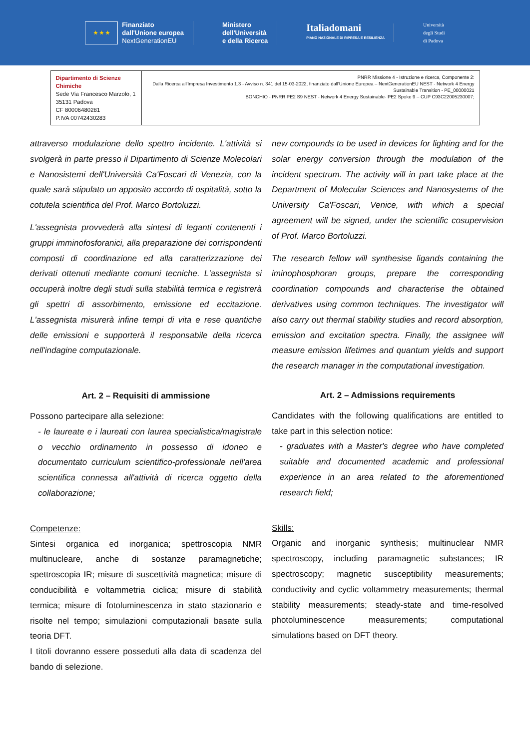★ ★ ★
Finanziato
dall'Unione europea
NextGenerationEU
Ministero
dell'Università
e della Ricerca
Italiadomani
PIANO NAZIONALE DI RIPRESA E RESILIENZA
Università
degli Studi
di Padova
| Dipartimento di Scienze Chimiche Sede Via Francesco Marzolo, 1 35131 Padova CF 80006480281 P.IVA 00742430283 | PNRR Missione 4 - Istruzione e ricerca, Componente 2: Dalla Ricerca all'Impresa Investimento 1.3 - Avviso n. 341 del 15-03-2022, finanziato dall'Unione Europea – NextGenerationEU NEST - Network 4 Energy Sustainable Transition - PE_00000021 BONCHIO - PNRR PE2 S9 NEST - Network 4 Energy Sustainable- PE2 Spoke 9 – CUP C93C22005230007; |
attraverso modulazione dello spettro incidente. L'attività si svolgerà in parte presso il Dipartimento di Scienze Molecolari e Nanosistemi dell'Università Ca'Foscari di Venezia, con la quale sarà stipulato un apposito accordo di ospitalità, sotto la cotutela scientifica del Prof. Marco Bortoluzzi.
L'assegnista provvederà alla sintesi di leganti contenenti i gruppi imminofosforanici, alla preparazione dei corrispondenti composti di coordinazione ed alla caratterizzazione dei derivati ottenuti mediante comuni tecniche. L'assegnista si occuperà inoltre degli studi sulla stabilità termica e registrerà gli spettri di assorbimento, emissione ed eccitazione. L'assegnista misurerà infine tempi di vita e rese quantiche delle emissioni e supporterà il responsabile della ricerca nell'indagine computazionale.
Art. 2 – Requisiti di ammissione
Possono partecipare alla selezione:
- le laureate e i laureati con laurea specialistica/magistrale o vecchio ordinamento in possesso di idoneo e documentato curriculum scientifico-professionale nell'area scientifica connessa all'attività di ricerca oggetto della collaborazione;
Competenze:
Sintesi organica ed inorganica; spettroscopia NMR multinucleare, anche di sostanze paramagnetiche; spettroscopia IR; misure di suscettività magnetica; misure di conducibilità e voltammetria ciclica; misure di stabilità termica; misure di fotoluminescenza in stato stazionario e risolte nel tempo; simulazioni computazionali basate sulla teoria DFT.
I titoli dovranno essere posseduti alla data di scadenza del bando di selezione.
new compounds to be used in devices for lighting and for the solar energy conversion through the modulation of the incident spectrum. The activity will in part take place at the Department of Molecular Sciences and Nanosystems of the University Ca'Foscari, Venice, with which a special agreement will be signed, under the scientific cosupervision of Prof. Marco Bortoluzzi.
The research fellow will synthesise ligands containing the iminophosphoran groups, prepare the corresponding coordination compounds and characterise the obtained derivatives using common techniques. The investigator will also carry out thermal stability studies and record absorption, emission and excitation spectra. Finally, the assignee will measure emission lifetimes and quantum yields and support the research manager in the computational investigation.
Art. 2 – Admissions requirements
Candidates with the following qualifications are entitled to take part in this selection notice:
- graduates with a Master's degree who have completed suitable and documented academic and professional experience in an area related to the aforementioned research field;
Skills:
Organic and inorganic synthesis; multinuclear NMR spectroscopy, including paramagnetic substances; IR spectroscopy; magnetic susceptibility measurements; conductivity and cyclic voltammetry measurements; thermal stability measurements; steady-state and time-resolved photoluminescence measurements; computational simulations based on DFT theory.